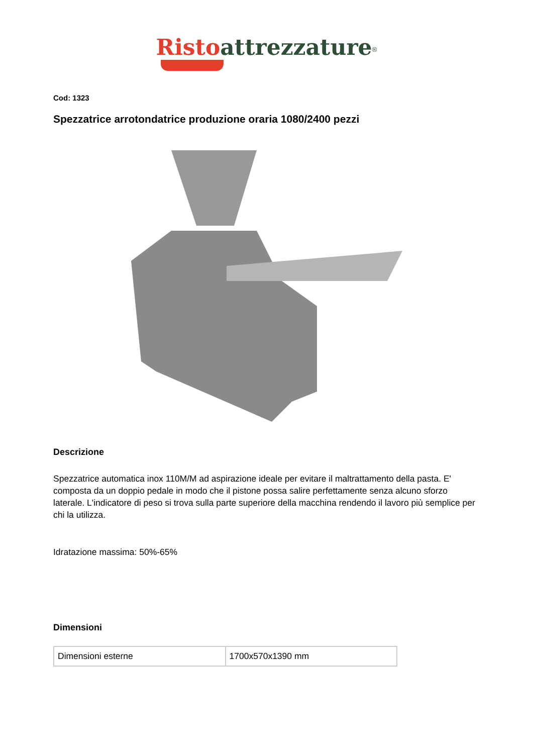Risto attrezzature<sup>®</sup>
Cod: 1323
Spezzatrice arrotondatrice produzione oraria 1080/2400 pezzi
Descrizione
Spezzatrice automatica inox 110M/M ad aspirazione ideale per evitare il maltrattamento della pasta. E' composta da un doppio pedale in modo che il pistone possa salire perfettamente senza alcuno sforzo laterale. L'indicatore di peso si trova sulla parte superiore della macchina rendendo il lavoro più semplice per chi la utilizza.
Idratazione massima: 50%-65%
Dimensioni
| Dimensioni esterne | 1700x570x1390 mm |